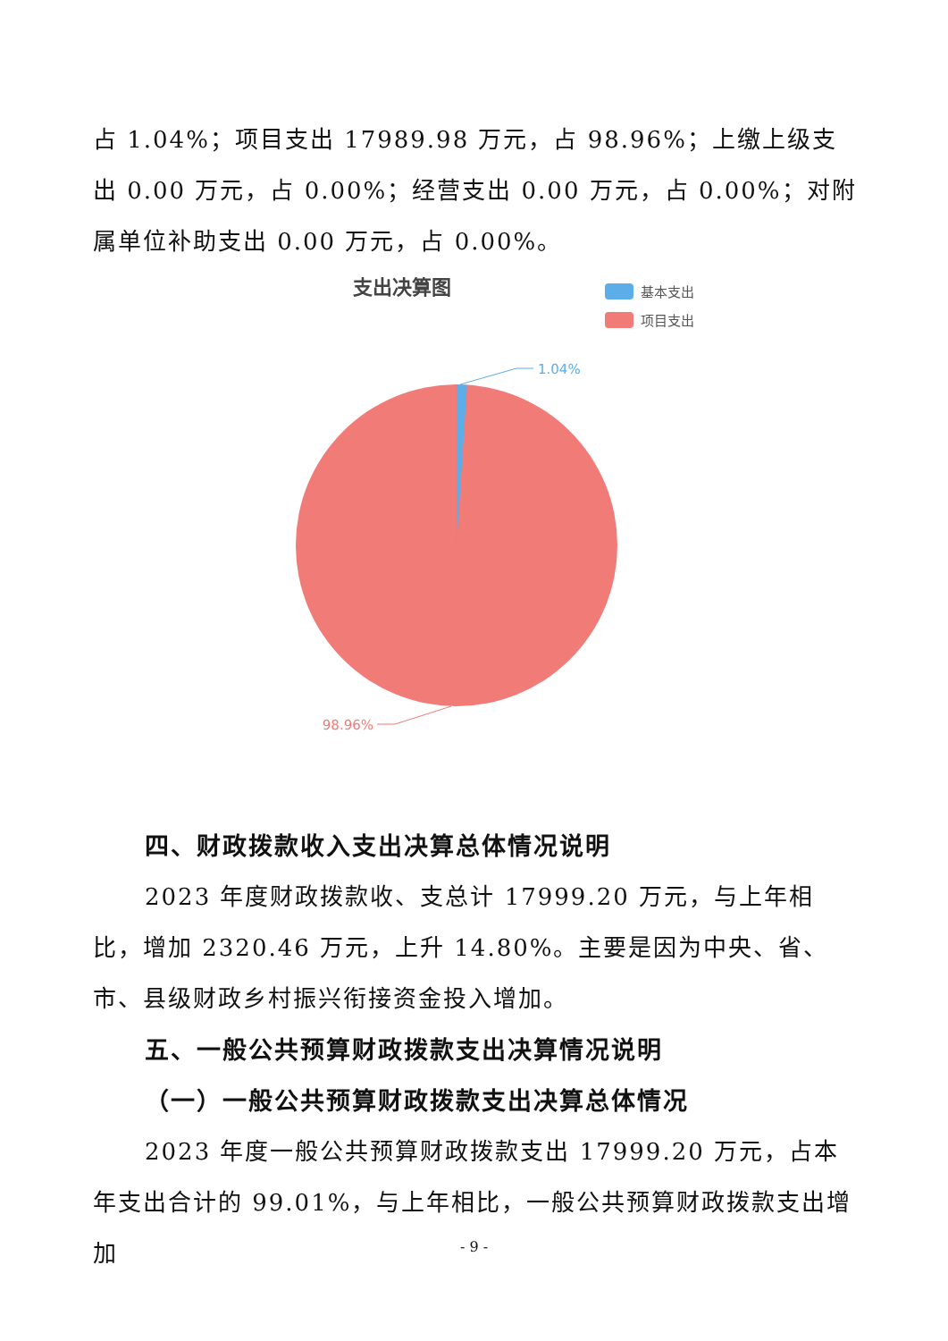占 1.04%；项目支出 17989.98 万元，占 98.96%；上缴上级支出 0.00 万元，占 0.00%；经营支出 0.00 万元，占 0.00%；对附属单位补助支出 0.00 万元，占 0.00%。
支出决算图
基本支出
项目支出
1.04%
98.96%
四、财政拨款收入支出决算总体情况说明
2023 年度财政拨款收、支总计 17999.20 万元，与上年相比，增加 2320.46 万元，上升 14.80%。主要是因为中央、省、市、县级财政乡村振兴衔接资金投入增加。
五、一般公共预算财政拨款支出决算情况说明
（一）一般公共预算财政拨款支出决算总体情况
2023 年度一般公共预算财政拨款支出 17999.20 万元，占本年支出合计的 99.01%，与上年相比，一般公共预算财政拨款支出增加
- 9 -